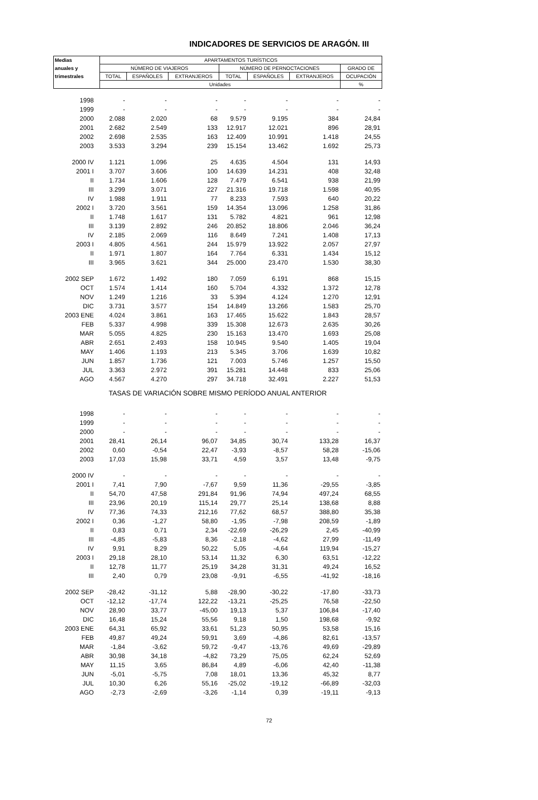INDICADORES DE SERVICIOS DE ARAGÓN. III
| Medias | APARTAMENTOS TURÍSTICOS | | | | | | |
| --- | --- | --- | --- | --- | --- | --- | --- |
| anuales y | NÚMERO DE VIAJEROS | | | NÚMERO DE PERNOCTACIONES | | | GRADO DE |
| trimestrales | TOTAL | ESPAÑOLES | EXTRANJEROS | TOTAL | ESPAÑOLES | EXTRANJEROS | OCUPACIÓN |
| | Unidades | | | | | | % |
| 1998 | - | - | - | - | - | - | - |
| 1999 | - | - | - | - | - | - | - |
| 2000 | 2.088 | 2.020 | 68 | 9.579 | 9.195 | 384 | 24,84 |
| 2001 | 2.682 | 2.549 | 133 | 12.917 | 12.021 | 896 | 28,91 |
| 2002 | 2.698 | 2.535 | 163 | 12.409 | 10.991 | 1.418 | 24,55 |
| 2003 | 3.533 | 3.294 | 239 | 15.154 | 13.462 | 1.692 | 25,73 |
| 2000 IV | 1.121 | 1.096 | 25 | 4.635 | 4.504 | 131 | 14,93 |
| 2001 I | 3.707 | 3.606 | 100 | 14.639 | 14.231 | 408 | 32,48 |
| II | 1.734 | 1.606 | 128 | 7.479 | 6.541 | 938 | 21,99 |
| III | 3.299 | 3.071 | 227 | 21.316 | 19.718 | 1.598 | 40,95 |
| IV | 1.988 | 1.911 | 77 | 8.233 | 7.593 | 640 | 20,22 |
| 2002 I | 3.720 | 3.561 | 159 | 14.354 | 13.096 | 1.258 | 31,86 |
| II | 1.748 | 1.617 | 131 | 5.782 | 4.821 | 961 | 12,98 |
| III | 3.139 | 2.892 | 246 | 20.852 | 18.806 | 2.046 | 36,24 |
| IV | 2.185 | 2.069 | 116 | 8.649 | 7.241 | 1.408 | 17,13 |
| 2003 I | 4.805 | 4.561 | 244 | 15.979 | 13.922 | 2.057 | 27,97 |
| II | 1.971 | 1.807 | 164 | 7.764 | 6.331 | 1.434 | 15,12 |
| III | 3.965 | 3.621 | 344 | 25.000 | 23.470 | 1.530 | 38,30 |
| 2002 SEP | 1.672 | 1.492 | 180 | 7.059 | 6.191 | 868 | 15,15 |
| OCT | 1.574 | 1.414 | 160 | 5.704 | 4.332 | 1.372 | 12,78 |
| NOV | 1.249 | 1.216 | 33 | 5.394 | 4.124 | 1.270 | 12,91 |
| DIC | 3.731 | 3.577 | 154 | 14.849 | 13.266 | 1.583 | 25,70 |
| 2003 ENE | 4.024 | 3.861 | 163 | 17.465 | 15.622 | 1.843 | 28,57 |
| FEB | 5.337 | 4.998 | 339 | 15.308 | 12.673 | 2.635 | 30,26 |
| MAR | 5.055 | 4.825 | 230 | 15.163 | 13.470 | 1.693 | 25,08 |
| ABR | 2.651 | 2.493 | 158 | 10.945 | 9.540 | 1.405 | 19,04 |
| MAY | 1.406 | 1.193 | 213 | 5.345 | 3.706 | 1.639 | 10,82 |
| JUN | 1.857 | 1.736 | 121 | 7.003 | 5.746 | 1.257 | 15,50 |
| JUL | 3.363 | 2.972 | 391 | 15.281 | 14.448 | 833 | 25,06 |
| AGO | 4.567 | 4.270 | 297 | 34.718 | 32.491 | 2.227 | 51,53 |
| TASAS DE VARIACIÓN SOBRE MISMO PERÍODO ANUAL ANTERIOR | | | | | | | |
| 1998 | - | - | - | - | - | - | - |
| 1999 | - | - | - | - | - | - | - |
| 2000 | - | - | - | - | - | - | - |
| 2001 | 28,41 | 26,14 | 96,07 | 34,85 | 30,74 | 133,28 | 16,37 |
| 2002 | 0,60 | -0,54 | 22,47 | -3,93 | -8,57 | 58,28 | -15,06 |
| 2003 | 17,03 | 15,98 | 33,71 | 4,59 | 3,57 | 13,48 | -9,75 |
| 2000 IV | - | - | - | - | - | - | - |
| 2001 I | 7,41 | 7,90 | -7,67 | 9,59 | 11,36 | -29,55 | -3,85 |
| II | 54,70 | 47,58 | 291,84 | 91,96 | 74,94 | 497,24 | 68,55 |
| III | 23,96 | 20,19 | 115,14 | 29,77 | 25,14 | 138,68 | 8,88 |
| IV | 77,36 | 74,33 | 212,16 | 77,62 | 68,57 | 388,80 | 35,38 |
| 2002 I | 0,36 | -1,27 | 58,80 | -1,95 | -7,98 | 208,59 | -1,89 |
| II | 0,83 | 0,71 | 2,34 | -22,69 | -26,29 | 2,45 | -40,99 |
| III | -4,85 | -5,83 | 8,36 | -2,18 | -4,62 | 27,99 | -11,49 |
| IV | 9,91 | 8,29 | 50,22 | 5,05 | -4,64 | 119,94 | -15,27 |
| 2003 I | 29,18 | 28,10 | 53,14 | 11,32 | 6,30 | 63,51 | -12,22 |
| II | 12,78 | 11,77 | 25,19 | 34,28 | 31,31 | 49,24 | 16,52 |
| III | 2,40 | 0,79 | 23,08 | -9,91 | -6,55 | -41,92 | -18,16 |
| 2002 SEP | -28,42 | -31,12 | 5,88 | -28,90 | -30,22 | -17,80 | -33,73 |
| OCT | -12,12 | -17,74 | 122,22 | -13,21 | -25,25 | 76,58 | -22,50 |
| NOV | 28,90 | 33,77 | -45,00 | 19,13 | 5,37 | 106,84 | -17,40 |
| DIC | 16,48 | 15,24 | 55,56 | 9,18 | 1,50 | 198,68 | -9,92 |
| 2003 ENE | 64,31 | 65,92 | 33,61 | 51,23 | 50,95 | 53,58 | 15,16 |
| FEB | 49,87 | 49,24 | 59,91 | 3,69 | -4,86 | 82,61 | -13,57 |
| MAR | -1,84 | -3,62 | 59,72 | -9,47 | -13,76 | 49,69 | -29,89 |
| ABR | 30,98 | 34,18 | -4,82 | 73,29 | 75,05 | 62,24 | 52,69 |
| MAY | 11,15 | 3,65 | 86,84 | 4,89 | -6,06 | 42,40 | -11,38 |
| JUN | -5,01 | -5,75 | 7,08 | 18,01 | 13,36 | 45,32 | 8,77 |
| JUL | 10,30 | 6,26 | 55,16 | -25,02 | -19,12 | -66,89 | -32,03 |
| AGO | -2,73 | -2,69 | -3,26 | -1,14 | 0,39 | -19,11 | -9,13 |
72